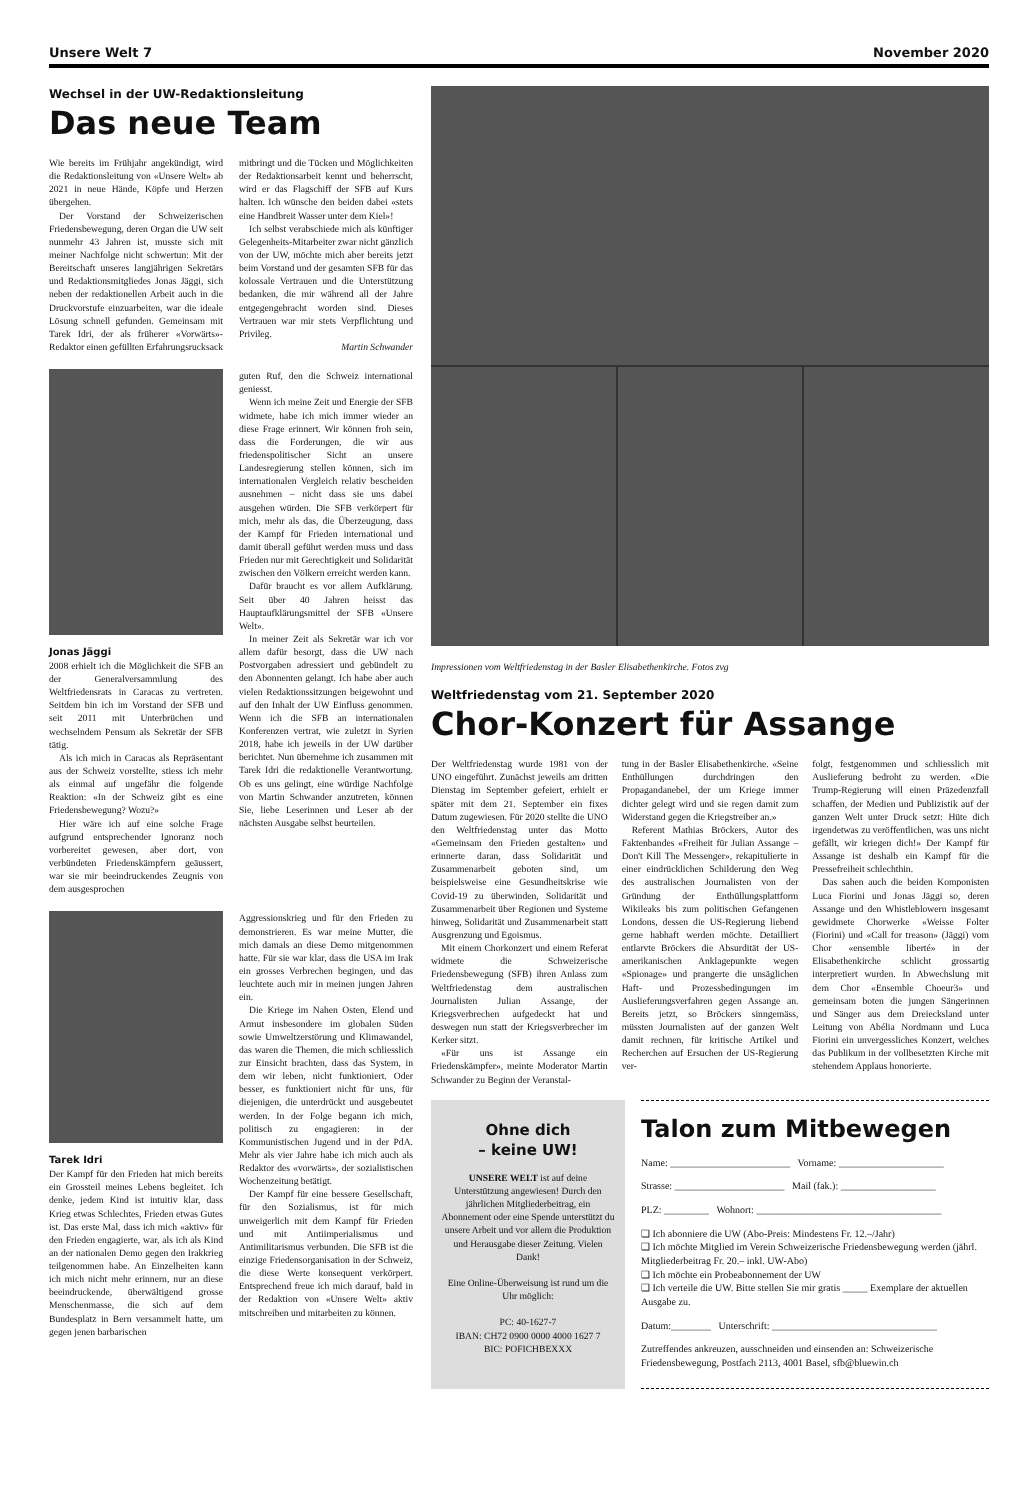Unsere Welt 7 November 2020
Wechsel in der UW-Redaktionsleitung
Das neue Team
Wie bereits im Frühjahr angekündigt, wird die Redaktionsleitung von «Unsere Welt» ab 2021 in neue Hände, Köpfe und Herzen übergehen.
Der Vorstand der Schweizerischen Friedensbewegung, deren Organ die UW seit nunmehr 43 Jahren ist, musste sich mit meiner Nachfolge nicht schwertun: Mit der Bereitschaft unseres langjährigen Sekretärs und Redaktionsmitgliedes Jonas Jäggi, sich neben der redaktionellen Arbeit auch in die Druckvorstufe einzuarbeiten, war die ideale Lösung schnell gefunden. Gemeinsam mit Tarek Idri, der als früherer «Vorwärts»-Redaktor einen gefüllten Erfahrungsrucksack
mitbringt und die Tücken und Möglichkeiten der Redaktionsarbeit kennt und beherrscht, wird er das Flagschiff der SFB auf Kurs halten. Ich wünsche den beiden dabei «stets eine Handbreit Wasser unter dem Kiel»!
Ich selbst verabschiede mich als künftiger Gelegenheits-Mitarbeiter zwar nicht gänzlich von der UW, möchte mich aber bereits jetzt beim Vorstand und der gesamten SFB für das kolossale Vertrauen und die Unterstützung bedanken, die mir während all der Jahre entgegengebracht worden sind. Dieses Vertrauen war mir stets Verpflichtung und Privileg.
Martin Schwander
Jonas Jäggi
2008 erhielt ich die Möglichkeit die SFB an der Generalversammlung des Weltfriedensrats in Caracas zu vertreten. Seitdem bin ich im Vorstand der SFB und seit 2011 mit Unterbrüchen und wechselndem Pensum als Sekretär der SFB tätig.
Als ich mich in Caracas als Repräsentant aus der Schweiz vorstellte, stiess ich mehr als einmal auf ungefähr die folgende Reaktion: «In der Schweiz gibt es eine Friedensbewegung? Wozu?»
Hier wäre ich auf eine solche Frage aufgrund entsprechender Ignoranz noch vorbereitet gewesen, aber dort, von verbündeten Friedenskämpfern geäussert, war sie mir beeindruckendes Zeugnis von dem ausgesprochen
guten Ruf, den die Schweiz international geniesst.
Wenn ich meine Zeit und Energie der SFB widmete, habe ich mich immer wieder an diese Frage erinnert. Wir können froh sein, dass die Forderungen, die wir aus friedenspolitischer Sicht an unsere Landesregierung stellen können, sich im internationalen Vergleich relativ bescheiden ausnehmen – nicht dass sie uns dabei ausgehen würden. Die SFB verkörpert für mich, mehr als das, die Überzeugung, dass der Kampf für Frieden international und damit überall geführt werden muss und dass Frieden nur mit Gerechtigkeit und Solidarität zwischen den Völkern erreicht werden kann.
Dafür braucht es vor allem Aufklärung. Seit über 40 Jahren heisst das Hauptaufklärungsmittel der SFB «Unsere Welt».
In meiner Zeit als Sekretär war ich vor allem dafür besorgt, dass die UW nach Postvorgaben adressiert und gebündelt zu den Abonnenten gelangt. Ich habe aber auch vielen Redaktionssitzungen beigewohnt und auf den Inhalt der UW Einfluss genommen. Wenn ich die SFB an internationalen Konferenzen vertrat, wie zuletzt in Syrien 2018, habe ich jeweils in der UW darüber berichtet. Nun übernehme ich zusammen mit Tarek Idri die redaktionelle Verantwortung. Ob es uns gelingt, eine würdige Nachfolge von Martin Schwander anzutreten, können Sie, liebe Leserinnen und Leser ab der nächsten Ausgabe selbst beurteilen.
Tarek Idri
Der Kampf für den Frieden hat mich bereits ein Grossteil meines Lebens begleitet. Ich denke, jedem Kind ist intuitiv klar, dass Krieg etwas Schlechtes, Frieden etwas Gutes ist. Das erste Mal, dass ich mich «aktiv» für den Frieden engagierte, war, als ich als Kind an der nationalen Demo gegen den Irakkrieg teilgenommen habe. An Einzelheiten kann ich mich nicht mehr erinnern, nur an diese beeindruckende, überwältigend grosse Menschenmasse, die sich auf dem Bundesplatz in Bern versammelt hatte, um gegen jenen barbarischen
Aggressionskrieg und für den Frieden zu demonstrieren. Es war meine Mutter, die mich damals an diese Demo mitgenommen hatte. Für sie war klar, dass die USA im Irak ein grosses Verbrechen begingen, und das leuchtete auch mir in meinen jungen Jahren ein.
Die Kriege im Nahen Osten, Elend und Armut insbesondere im globalen Süden sowie Umweltzerstörung und Klimawandel, das waren die Themen, die mich schliesslich zur Einsicht brachten, dass das System, in dem wir leben, nicht funktioniert. Oder besser, es funktioniert nicht für uns, für diejenigen, die unterdrückt und ausgebeutet werden. In der Folge begann ich mich, politisch zu engagieren: in der Kommunistischen Jugend und in der PdA. Mehr als vier Jahre habe ich mich auch als Redaktor des «vorwärts», der sozialistischen Wochenzeitung betätigt.
Der Kampf für eine bessere Gesellschaft, für den Sozialismus, ist für mich unweigerlich mit dem Kampf für Frieden und mit Antiimperialismus und Antimilitarismus verbunden. Die SFB ist die einzige Friedensorganisation in der Schweiz, die diese Werte konsequent verkörpert. Entsprechend freue ich mich darauf, bald in der Redaktion von «Unsere Welt» aktiv mitschreiben und mitarbeiten zu können.
Impressionen vom Weltfriedenstag in der Basler Elisabethenkirche. Fotos zvg
Weltfriedenstag vom 21. September 2020
Chor-Konzert für Assange
Der Weltfriedenstag wurde 1981 von der UNO eingeführt. Zunächst jeweils am dritten Dienstag im September gefeiert, erhielt er später mit dem 21. September ein fixes Datum zugewiesen. Für 2020 stellte die UNO den Weltfriedenstag unter das Motto «Gemeinsam den Frieden gestalten» und erinnerte daran, dass Solidarität und Zusammenarbeit geboten sind, um beispielsweise eine Gesundheitskrise wie Covid-19 zu überwinden, Solidarität und Zusammenarbeit über Regionen und Systeme hinweg, Solidarität und Zusammenarbeit statt Ausgrenzung und Egoismus.
Mit einem Chorkonzert und einem Referat widmete die Schweizerische Friedensbewegung (SFB) ihren Anlass zum Weltfriedenstag dem australischen Journalisten Julian Assange, der Kriegsverbrechen aufgedeckt hat und deswegen nun statt der Kriegsverbrecher im Kerker sitzt.
«Für uns ist Assange ein Friedenskämpfer», meinte Moderator Martin Schwander zu Beginn der Veranstal-
tung in der Basler Elisabethenkirche. «Seine Enthüllungen durchdringen den Propagandanebel, der um Kriege immer dichter gelegt wird und sie regen damit zum Widerstand gegen die Kriegstreiber an.»
Referent Mathias Bröckers, Autor des Faktenbandes «Freiheit für Julian Assange – Don't Kill The Messenger», rekapitulierte in einer eindrücklichen Schilderung den Weg des australischen Journalisten von der Gründung der Enthüllungsplattform Wikileaks bis zum politischen Gefangenen Londons, dessen die US-Regierung liebend gerne habhaft werden möchte. Detailliert entlarvte Bröckers die Absurdität der US-amerikanischen Anklagepunkte wegen «Spionage» und prangerte die unsäglichen Haft- und Prozessbedingungen im Auslieferungsverfahren gegen Assange an. Bereits jetzt, so Bröckers sinngemäss, müssten Journalisten auf der ganzen Welt damit rechnen, für kritische Artikel und Recherchen auf Ersuchen der US-Regierung ver-
folgt, festgenommen und schliesslich mit Auslieferung bedroht zu werden. «Die Trump-Regierung will einen Präzedenzfall schaffen, der Medien und Publizistik auf der ganzen Welt unter Druck setzt: Hüte dich irgendetwas zu veröffentlichen, was uns nicht gefällt, wir kriegen dich!» Der Kampf für Assange ist deshalb ein Kampf für die Pressefreiheit schlechthin.
Das sahen auch die beiden Komponisten Luca Fiorini und Jonas Jäggi so, deren Assange und den Whistleblowern insgesamt gewidmete Chorwerke «Weisse Folter (Fiorini) und «Call for treason» (Jäggi) vom Chor «ensemble liberté» in der Elisabethenkirche schlicht grossartig interpretiert wurden. In Abwechslung mit dem Chor «Ensemble Choeur3» und gemeinsam boten die jungen Sängerinnen und Sänger aus dem Dreiecksland unter Leitung von Abélia Nordmann und Luca Fiorini ein unvergessliches Konzert, welches das Publikum in der vollbesetzten Kirche mit stehendem Applaus honorierte.
Ohne dich
– keine UW!
UNSERE WELT ist auf deine Unterstützung angewiesen! Durch den jährlichen Mitgliederbeitrag, ein Abonnement oder eine Spende unterstützt du unsere Arbeit und vor allem die Produktion und Herausgabe dieser Zeitung. Vielen Dank!
Eine Online-Überweisung ist rund um die Uhr möglich:
PC: 40-1627-7
IBAN: CH72 0900 0000 4000 1627 7
BIC: POFICHBEXXX
Talon zum Mitbewegen
Name: ________________________ Vorname: _____________________
Strasse: ______________________ Mail (fak.): ___________________
PLZ: _________ Wohnort: _____________________________________
❑ Ich abonniere die UW (Abo-Preis: Mindestens Fr. 12.–/Jahr)
❑ Ich möchte Mitglied im Verein Schweizerische Friedensbewegung werden (jährl. Mitgliederbeitrag Fr. 20.– inkl. UW-Abo)
❑ Ich möchte ein Probeabonnement der UW
❑ Ich verteile die UW. Bitte stellen Sie mir gratis _____ Exemplare der aktuellen Ausgabe zu.
Datum:________ Unterschrift: _________________________________
Zutreffendes ankreuzen, ausschneiden und einsenden an: Schweizerische Friedensbewegung, Postfach 2113, 4001 Basel, sfb@bluewin.ch